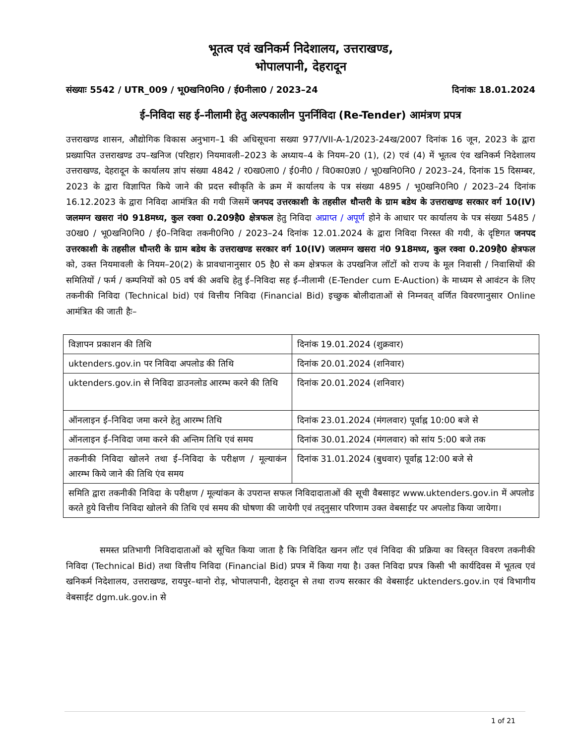भूतत्व एवं खनिकर्म निदेशालय, उत्तराखण्ड,
भोपालपानी, देहरादून
संख्याः 5542 / UTR_009 / भू0खनि0नि0 / ई0नीला0 / 2023–24 दिनांकः 18.01.2024
ई–निविदा सह ई–नीलामी हेतु अल्पकालीन पुनर्निविदा (Re-Tender) आमंत्रण प्रपत्र
उत्तराखण्ड शासन, औद्योगिक विकास अनुभाग–1 की अधिसूचना सख्या 977/VII-A-1/2023-24ख/2007 दिनांक 16 जून, 2023 के द्वारा प्रख्यापित उत्तराखण्ड उप–खनिज (परिहार) नियमावली–2023 के अध्याय–4 के नियम–20 (1), (2) एवं (4) में भूतत्व एंव खनिकर्म निदेशालय उत्तराखण्ड, देहरादून के कार्यालय ज्ञांप संख्या 4842 / र0ख0ला0 / ई0नी0 / वि0का0ज्ञ0 / भू0खनि0नि0 / 2023–24, दिनांक 15 दिसम्बर, 2023 के द्वारा विज्ञापित किये जाने की प्रदत्त स्वीकृति के क्रम में कार्यालय के पत्र संख्या 4895 / भू0खनि0नि0 / 2023–24 दिनांक 16.12.2023 के द्वारा निविदा आमंत्रित की गयी जिसमें जनपद उत्तरकाशी के तहसील धौन्तरी के ग्राम बडेथ के उत्तराखण्ड सरकार वर्ग 10(IV) जलमग्न खसरा नं0 918मध्य, कुल रक्वा 0.209है0 क्षेत्रफल हेतु निविदा अप्राप्त / अपूर्ण होने के आधार पर कार्यालय के पत्र संख्या 5485 / उ0ख0 / भू0खनि0नि0 / ई0–निविदा तकनी0नि0 / 2023–24 दिनांक 12.01.2024 के द्वारा निविदा निरस्त की गयी, के दृष्टिगत जनपद उत्तरकाशी के तहसील धौन्तरी के ग्राम बडेथ के उत्तराखण्ड सरकार वर्ग 10(IV) जलमग्न खसरा नं0 918मध्य, कुल रक्वा 0.209है0 क्षेत्रफल को, उक्त नियमावली के नियम–20(2) के प्रावधानानुसार 05 है0 से कम क्षेत्रफल के उपखनिज लॉटों को राज्य के मूल निवासी / निवासियों की समितियों / फर्म / कम्पनियों को 05 वर्ष की अवधि हेतु ई–निविदा सह ई–नीलामी (E-Tender cum E-Auction) के माध्यम से आवंटन के लिए तकनीकी निविदा (Technical bid) एवं वित्तीय निविदा (Financial Bid) इच्छुक बोलीदाताओं से निम्नवत् वर्णित विवरणानुसार Online आमंत्रित की जाती हैः–
| विज्ञापन प्रकाशन की तिथि | दिनांक 19.01.2024 (शुक्रवार) |
| uktenders.gov.in पर निविदा अपलोड की तिथि | दिनांक 20.01.2024 (शनिवार) |
| uktenders.gov.in से निविदा डाउनलोड आरम्भ करने की तिथि | दिनांक 20.01.2024 (शनिवार) |
| ऑनलाइन ई–निविदा जमा करने हेतु आरम्भ तिथि | दिनांक 23.01.2024 (मंगलवार) पूर्वाह्न 10:00 बजे से |
| ऑनलाइन ई–निविदा जमा करने की अन्तिम तिथि एवं समय | दिनांक 30.01.2024 (मंगलवार) को सांय 5:00 बजे तक |
| तकनीकी निविदा खोलने तथा ई–निविदा के परीक्षण / मूल्याकंन आरम्भ किये जाने की तिथि एंव समय | दिनांक 31.01.2024 (बुधवार) पूर्वाह्न 12:00 बजे से |
| समिति द्वारा तकनीकी निविदा के परीक्षण / मूल्यांकन के उपरान्त सफल निविदादाताओं की सूची वैबसाइट www.uktenders.gov.in में अपलोड करते हुये वित्तीय निविदा खोलने की तिथि एवं समय की घोषणा की जायेगी एवं तद्नुसार परिणाम उक्त वेबसाईट पर अपलोड किया जायेगा। | |
समस्त प्रतिभागी निविदादाताओं को सूचित किया जाता है कि निविदित खनन लॉट एवं निविदा की प्रक्रिया का विस्तृत विवरण तकनीकी निविदा (Technical Bid) तथा वित्तीय निविदा (Financial Bid) प्रपत्र में किया गया है। उक्त निविदा प्रपत्र किसी भी कार्यदिवस में भूतत्व एवं खनिकर्म निदेशालय, उत्तराखण्ड, रायपुर–थानो रोड़, भोपालपानी, देहरादून से तथा राज्य सरकार की वेबसाईट uktenders.gov.in एवं विभागीय वेबसाईट dgm.uk.gov.in से
1 of 21